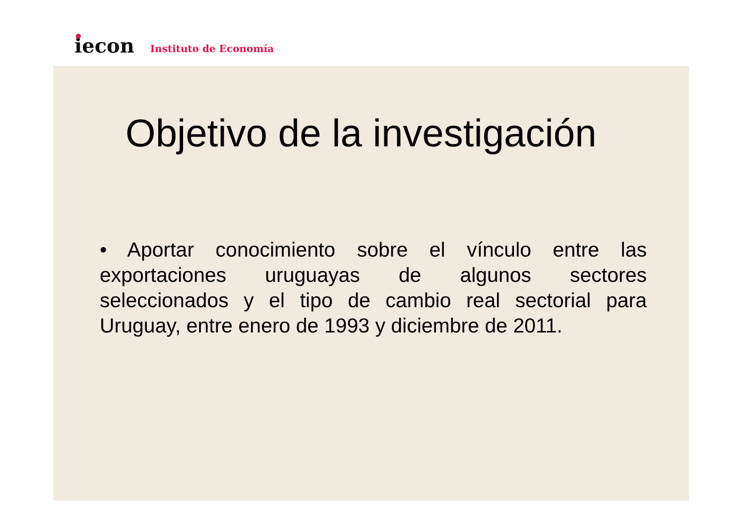iecon
Instituto de Economía
Objetivo de la investigación
• Aportar conocimiento sobre el vínculo entre las exportaciones uruguayas de algunos sectores seleccionados y el tipo de cambio real sectorial para Uruguay, entre enero de 1993 y diciembre de 2011.